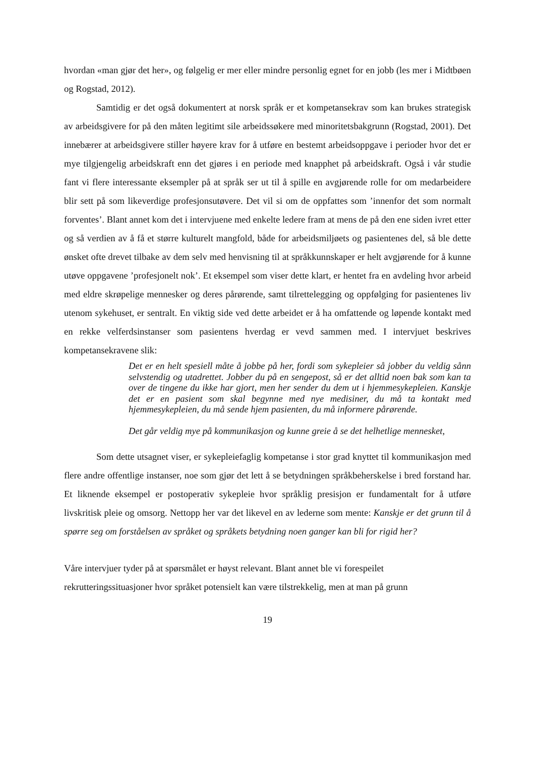hvordan «man gjør det her», og følgelig er mer eller mindre personlig egnet for en jobb (les mer i Midtbøen og Rogstad, 2012).
Samtidig er det også dokumentert at norsk språk er et kompetansekrav som kan brukes strategisk av arbeidsgivere for på den måten legitimt sile arbeidssøkere med minoritetsbakgrunn (Rogstad, 2001). Det innebærer at arbeidsgivere stiller høyere krav for å utføre en bestemt arbeidsoppgave i perioder hvor det er mye tilgjengelig arbeidskraft enn det gjøres i en periode med knapphet på arbeidskraft. Også i vår studie fant vi flere interessante eksempler på at språk ser ut til å spille en avgjørende rolle for om medarbeidere blir sett på som likeverdige profesjonsutøvere. Det vil si om de oppfattes som ’innenfor det som normalt forventes’. Blant annet kom det i intervjuene med enkelte ledere fram at mens de på den ene siden ivret etter og så verdien av å få et større kulturelt mangfold, både for arbeidsmiljøets og pasientenes del, så ble dette ønsket ofte drevet tilbake av dem selv med henvisning til at språkkunnskaper er helt avgjørende for å kunne utøve oppgavene ’profesjonelt nok’. Et eksempel som viser dette klart, er hentet fra en avdeling hvor arbeid med eldre skrøpelige mennesker og deres pårørende, samt tilrettelegging og oppfølging for pasientenes liv utenom sykehuset, er sentralt. En viktig side ved dette arbeidet er å ha omfattende og løpende kontakt med en rekke velferdsinstanser som pasientens hverdag er vevd sammen med. I intervjuet beskrives kompetansekravene slik:
Det er en helt spesiell måte å jobbe på her, fordi som sykepleier så jobber du veldig sånn selvstendig og utadrettet. Jobber du på en sengepost, så er det alltid noen bak som kan ta over de tingene du ikke har gjort, men her sender du dem ut i hjemmesykepleien. Kanskje det er en pasient som skal begynne med nye medisiner, du må ta kontakt med hjemmesykepleien, du må sende hjem pasienten, du må informere pårørende.
Det går veldig mye på kommunikasjon og kunne greie å se det helhetlige mennesket,
Som dette utsagnet viser, er sykepleiefaglig kompetanse i stor grad knyttet til kommunikasjon med flere andre offentlige instanser, noe som gjør det lett å se betydningen språkbeherskelse i bred forstand har. Et liknende eksempel er postoperativ sykepleie hvor språklig presisjon er fundamentalt for å utføre livskritisk pleie og omsorg. Nettopp her var det likevel en av lederne som mente: Kanskje er det grunn til å spørre seg om forståelsen av språket og språkets betydning noen ganger kan bli for rigid her?
Våre intervjuer tyder på at spørsmålet er høyst relevant. Blant annet ble vi forespeilet rekrutteringssituasjoner hvor språket potensielt kan være tilstrekkelig, men at man på grunn
19